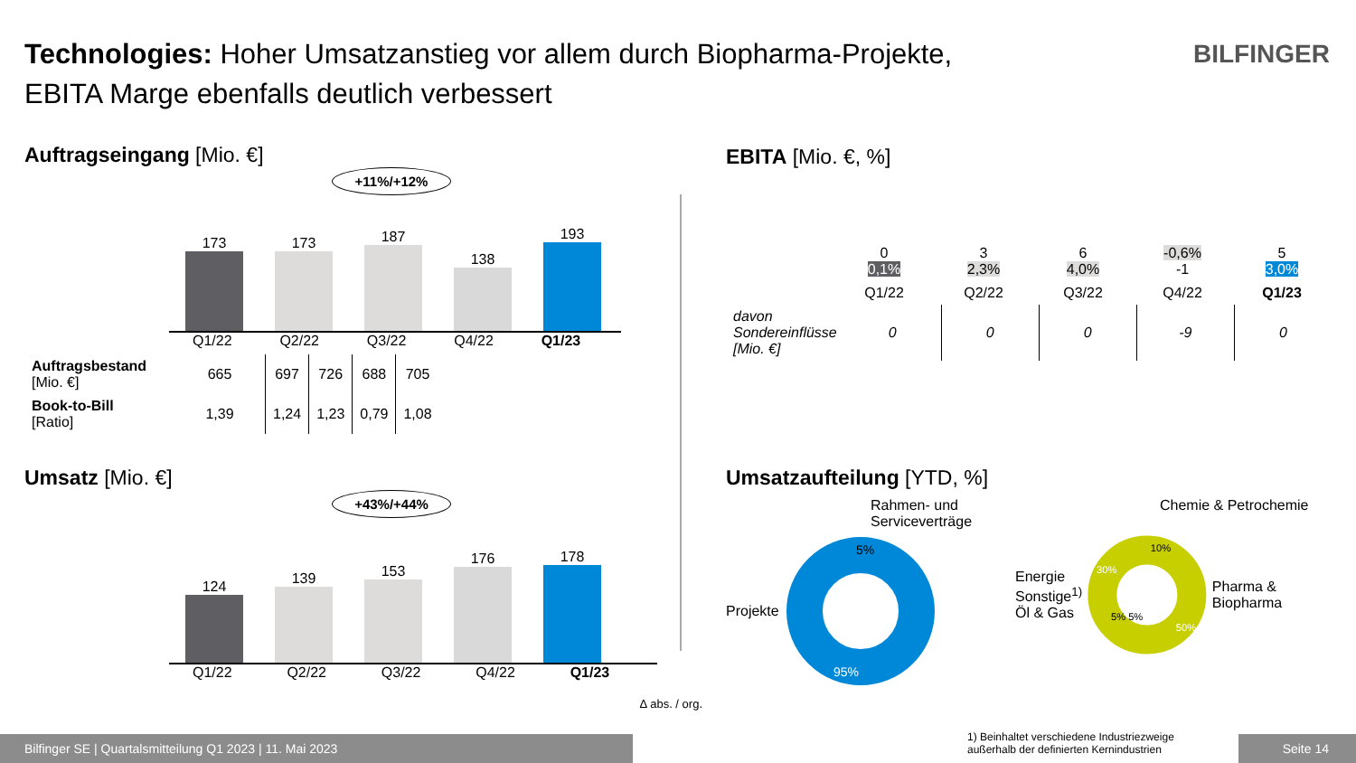Technologies: Hoher Umsatzanstieg vor allem durch Biopharma-Projekte,
EBITA Marge ebenfalls deutlich verbessert
BILFINGER
Auftragseingang [Mio. €]
+11%/+12%
173
173
187
138
193
Q1/22 Q2/22 Q3/22 Q4/22 Q1/23
| Auftragsbestand [Mio. €] | 665 | 697 | 726 | 688 | 705 |
| Book-to-Bill [Ratio] | 1,39 | 1,24 | 1,23 | 0,79 | 1,08 |
Umsatz [Mio. €]
+43%/+44%
124
139
153
176
178
Q1/22 Q2/22 Q3/22 Q4/22 Q1/23
Δ abs. / org.
EBITA [Mio. €, %]
| 0 0,1% | 3 2,3% | 6 4,0% | -0,6% -1 | 5 3,0% |
| Q1/22 | Q2/22 | Q3/22 | Q4/22 | Q1/23 |
| davon Sondereinflüsse [Mio. €] | 0 | 0 | 0 | -9 | 0 |
Umsatzaufteilung [YTD, %]
Rahmen- und Serviceverträge
Projekte
5%
95%
Chemie & Petrochemie
Energie
Sonstige<sup>1)</sup>
Öl & Gas
10%
30%
5% 5%
50%
Pharma & Biopharma
1) Beinhaltet verschiedene Industriezweige
außerhalb der definierten Kernindustrien
Bilfinger SE | Quartalsmitteilung Q1 2023 | 11. Mai 2023 Seite 14